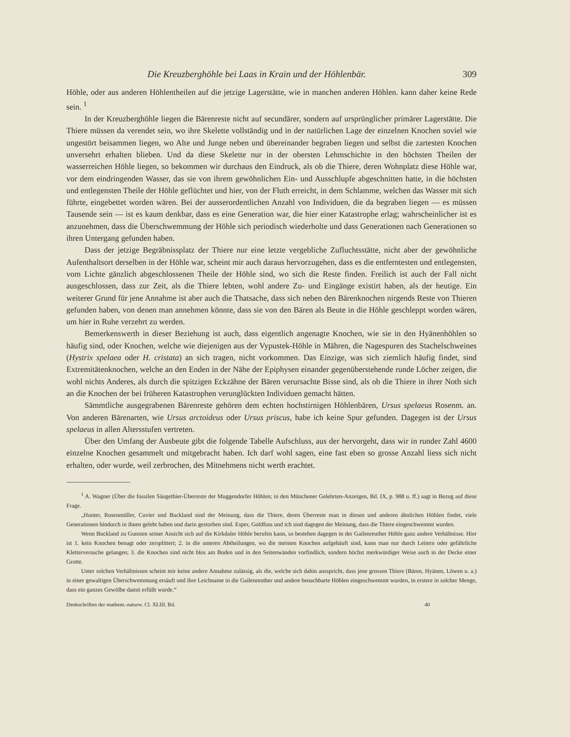Die Kreuzberghöhle bei Laas in Krain und der Höhlenbär. 309
Höhle, oder aus anderen Höhlentheilen auf die jetzige Lagerstätte, wie in manchen anderen Höhlen. kann daher keine Rede sein. <sup>1</sup>
In der Kreuzberghöhle liegen die Bärenreste nicht auf secundärer, sondern auf ursprünglicher primärer Lagerstätte. Die Thiere müssen da verendet sein, wo ihre Skelette vollständig und in der natürlichen Lage der einzelnen Knochen soviel wie ungestört beisammen liegen, wo Alte und Junge neben und übereinander begraben liegen und selbst die zartesten Knochen unversehrt erhalten blieben. Und da diese Skelette nur in der obersten Lehmschichte in den höchsten Theilen der wasserreichen Höhle liegen, so bekommen wir durchaus den Eindruck, als ob die Thiere, deren Wohnplatz diese Höhle war, vor dem eindringenden Wasser, das sie von ihrem gewöhnlichen Ein- und Ausschlupfe abgeschnitten hatte, in die höchsten und entlegensten Theile der Höhle geflüchtet und hier, von der Fluth erreicht, in dem Schlamme, welchen das Wasser mit sich führte, eingebettet worden wären. Bei der ausserordentlichen Anzahl von Individuen, die da begraben liegen — es müssen Tausende sein — ist es kaum denkbar, dass es eine Generation war, die hier einer Katastrophe erlag; wahrscheinlicher ist es anzunehmen, dass die Überschwemmung der Höhle sich periodisch wiederholte und dass Generationen nach Generationen so ihren Untergang gefunden haben.
Dass der jetzige Begräbnissplatz der Thiere nur eine letzte vergebliche Zufluchtsstätte, nicht aber der gewöhnliche Aufenthaltsort derselben in der Höhle war, scheint mir auch daraus hervorzugehen, dass es die entferntesten und entlegensten, vom Lichte gänzlich abgeschlossenen Theile der Höhle sind, wo sich die Reste finden. Freilich ist auch der Fall nicht ausgeschlossen, dass zur Zeit, als die Thiere lebten, wohl andere Zu- und Eingänge existirt haben, als der heutige. Ein weiterer Grund für jene Annahme ist aber auch die Thatsache, dass sich neben den Bärenknochen nirgends Reste von Thieren gefunden haben, von denen man annehmen könnte, dass sie von den Bären als Beute in die Höhle geschleppt worden wären, um hier in Ruhe verzehrt zu werden.
Bemerkenswerth in dieser Beziehung ist auch, dass eigentlich angenagte Knochen, wie sie in den Hyänenhöhlen so häufig sind, oder Knochen, welche wie diejenigen aus der Vypustek-Höhle in Mähren, die Nagespuren des Stachelschweines (Hystrix spelaea oder H. cristata) an sich tragen, nicht vorkommen. Das Einzige, was sich ziemlich häufig findet, sind Extremitätenknochen, welche an den Enden in der Nähe der Epiphysen einander gegenüberstehende runde Löcher zeigen, die wohl nichts Anderes, als durch die spitzigen Eckzähne der Bären verursachte Bisse sind, als ob die Thiere in ihrer Noth sich an die Knochen der bei früheren Katastrophen verunglückten Individuen gemacht hätten.
Sämmtliche ausgegrabenen Bärenreste gehören dem echten hochstirnigen Höhlenbären, Ursus spelaeus Rosenm. an. Von anderen Bärenarten, wie Ursus arctoideus oder Ursus priscus, habe ich keine Spur gefunden. Dagegen ist der Ursus spelaeus in allen Altersstufen vertreten.
Über den Umfang der Ausbeute gibt die folgende Tabelle Aufschluss, aus der hervorgeht, dass wir in runder Zahl 4600 einzelne Knochen gesammelt und mitgebracht haben. Ich darf wohl sagen, eine fast eben so grosse Anzahl liess sich nicht erhalten, oder wurde, weil zerbrochen, des Mitnehmens nicht werth erachtet.
<sup>1</sup> A. Wagner (Über die fossilen Säugethier-Überreste der Muggendorfer Höhlen; in den Münchener Gelehrten-Anzeigen, Bd. IX, p. 988 u. ff.) sagt in Bezug auf diese Frage.
„Hunter, Rosenmüller, Cuvier und Buckland sind der Meinung, dass die Thiere, deren Überreste man in diesen und anderen ähnlichen Höhlen findet, viele Generationen hindurch in ihnen gelebt haben und darin gestorben sind. Esper, Goldfuss und ich sind dagegen der Meinung, dass die Thiere eingeschwemmt wurden.
Wenn Buckland zu Gunsten seiner Ansicht sich auf die Kirkdaler Höhle berufen kann, so bestehen dagegen in der Gailenreuther Höhle ganz andere Verhältnisse. Hier ist 1. kein Knochen benagt oder zersplittert; 2. in die unteren Abtheilungen, wo die meisten Knochen aufgehäuft sind, kann man nur durch Leitern oder gefährliche Kletterversuche gelangen; 3. die Knochen sind nicht blos am Boden und in den Seitenwänden vorfindlich, sondern höchst merkwürdiger Weise auch in der Decke einer Grotte.
Unter solchen Verhältnissen scheint mir keine andere Annahme zulässig, als die, welche sich dahin ausspricht, dass jene grossen Thiere (Bären, Hyänen, Löwen u. a.) in einer gewaltigen Überschwemmung ersäuft und ihre Leichname in die Gailenreuther und andere benachbarte Höhlen eingeschwemmt wurden, in erstere in solcher Menge, dass ein ganzes Gewölbe damit erfüllt wurde.“
Denkschriften der mathem.-naturw. Cl. XLIII. Bd. 40